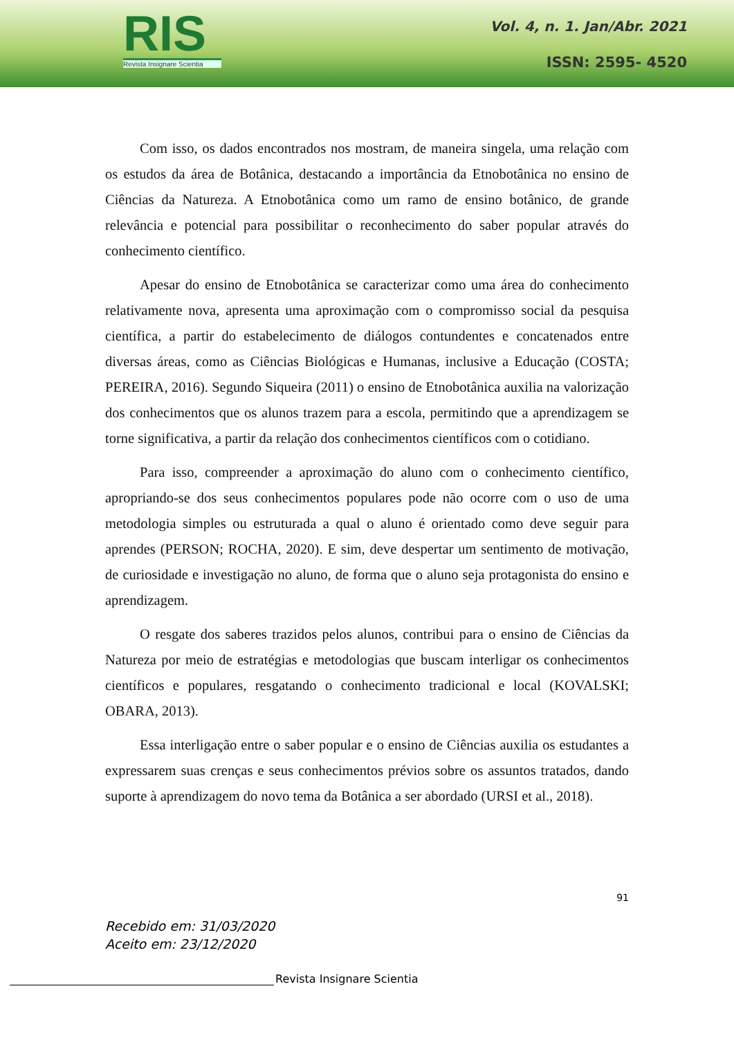RIS
Revista Insignare Scientia
Vol. 4, n. 1. Jan/Abr. 2021
ISSN: 2595- 4520
Com isso, os dados encontrados nos mostram, de maneira singela, uma relação com os estudos da área de Botânica, destacando a importância da Etnobotânica no ensino de Ciências da Natureza. A Etnobotânica como um ramo de ensino botânico, de grande relevância e potencial para possibilitar o reconhecimento do saber popular através do conhecimento científico.
Apesar do ensino de Etnobotânica se caracterizar como uma área do conhecimento relativamente nova, apresenta uma aproximação com o compromisso social da pesquisa científica, a partir do estabelecimento de diálogos contundentes e concatenados entre diversas áreas, como as Ciências Biológicas e Humanas, inclusive a Educação (COSTA; PEREIRA, 2016). Segundo Siqueira (2011) o ensino de Etnobotânica auxilia na valorização dos conhecimentos que os alunos trazem para a escola, permitindo que a aprendizagem se torne significativa, a partir da relação dos conhecimentos científicos com o cotidiano.
Para isso, compreender a aproximação do aluno com o conhecimento científico, apropriando-se dos seus conhecimentos populares pode não ocorre com o uso de uma metodologia simples ou estruturada a qual o aluno é orientado como deve seguir para aprendes (PERSON; ROCHA, 2020). E sim, deve despertar um sentimento de motivação, de curiosidade e investigação no aluno, de forma que o aluno seja protagonista do ensino e aprendizagem.
O resgate dos saberes trazidos pelos alunos, contribui para o ensino de Ciências da Natureza por meio de estratégias e metodologias que buscam interligar os conhecimentos científicos e populares, resgatando o conhecimento tradicional e local (KOVALSKI; OBARA, 2013).
Essa interligação entre o saber popular e o ensino de Ciências auxilia os estudantes a expressarem suas crenças e seus conhecimentos prévios sobre os assuntos tratados, dando suporte à aprendizagem do novo tema da Botânica a ser abordado (URSI et al., 2018).
91
Recebido em: 31/03/2020
Aceito em: 23/12/2020
Revista Insignare Scientia